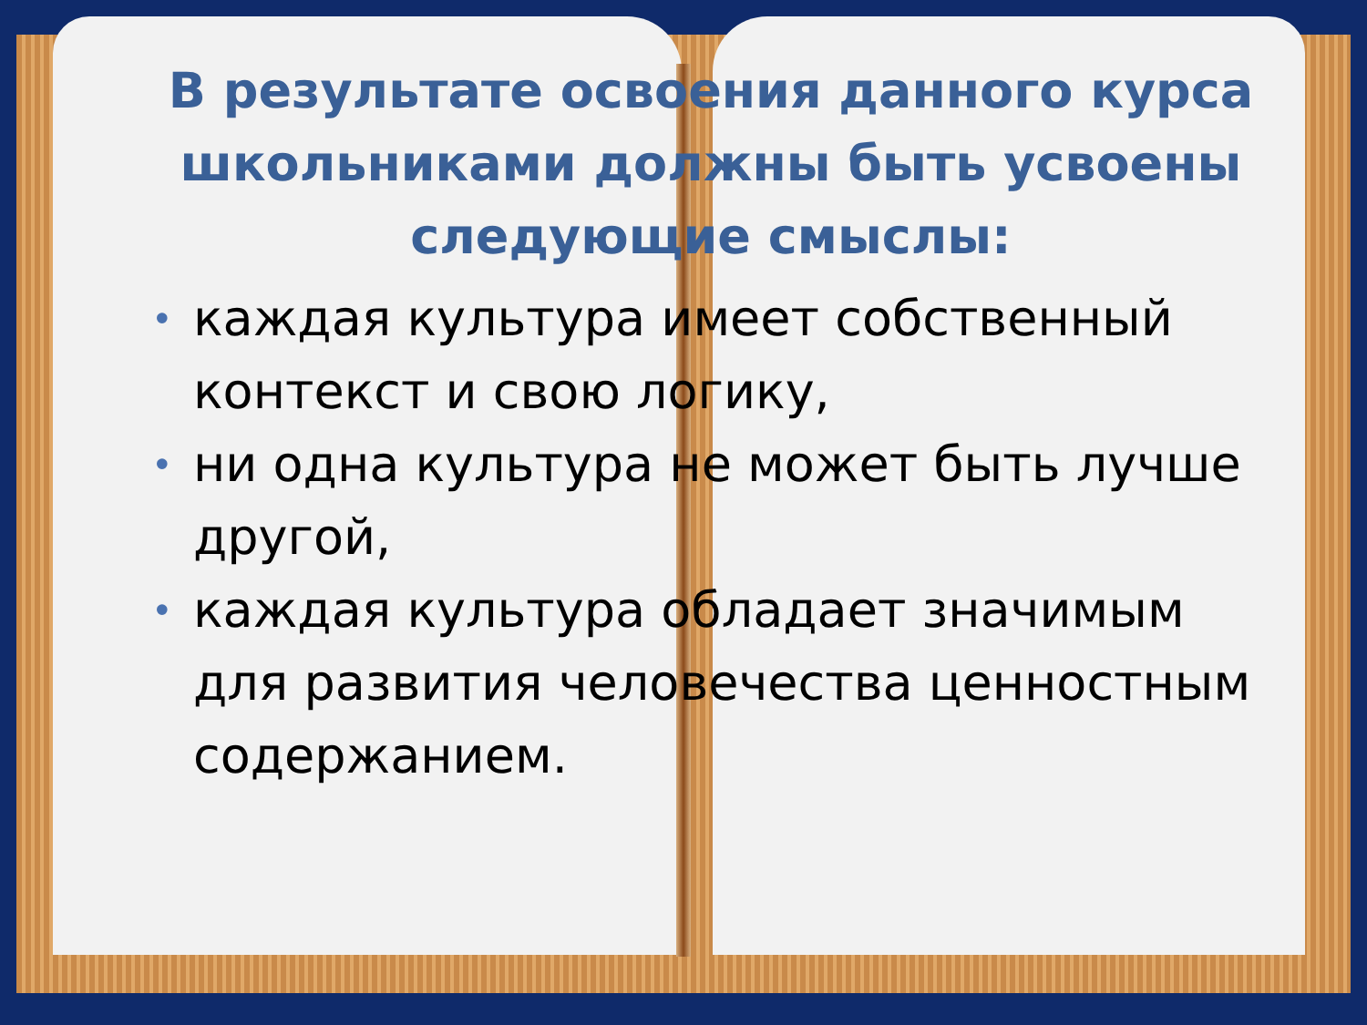В результате освоения данного курса школьниками должны быть усвоены следующие смыслы:
• каждая культура имеет собственный контекст и свою логику,
• ни одна культура не может быть лучше другой,
• каждая культура обладает значимым для развития человечества ценностным содержанием.